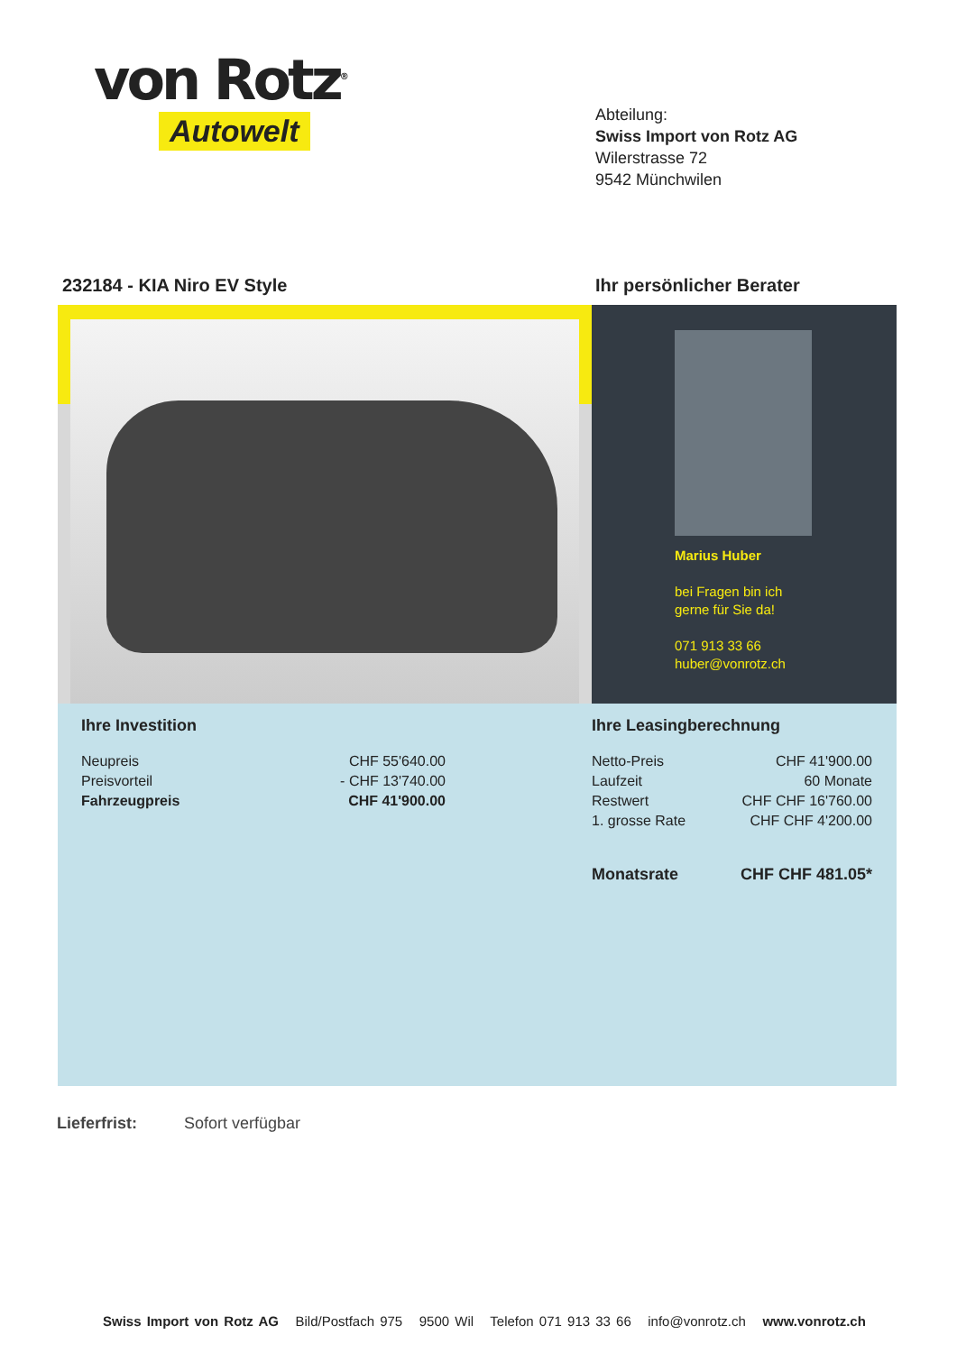von Rotz<sup>®</sup>
Autowelt
Abteilung:
Swiss Import von Rotz AG
Wilerstrasse 72
9542 Münchwilen
232184 - KIA Niro EV Style Ihr persönlicher Berater
Marius Huber
bei Fragen bin ich
gerne für Sie da!
071 913 33 66
huber@vonrotz.ch
| Ihre Investition | |
| Neupreis | CHF 55'640.00 |
| Preisvorteil | - CHF 13'740.00 |
| Fahrzeugpreis | CHF 41'900.00 |
| Ihre Leasingberechnung | |
| Netto-Preis | CHF 41'900.00 |
| Laufzeit | 60 Monate |
| Restwert | CHF CHF 16'760.00 |
| 1. grosse Rate | CHF CHF 4'200.00 |
| Monatsrate | CHF CHF 481.05* |
Lieferfrist: Sofort verfügbar
Swiss Import von Rotz AG Bild/Postfach 975 9500 Wil Telefon 071 913 33 66 info@vonrotz.ch www.vonrotz.ch